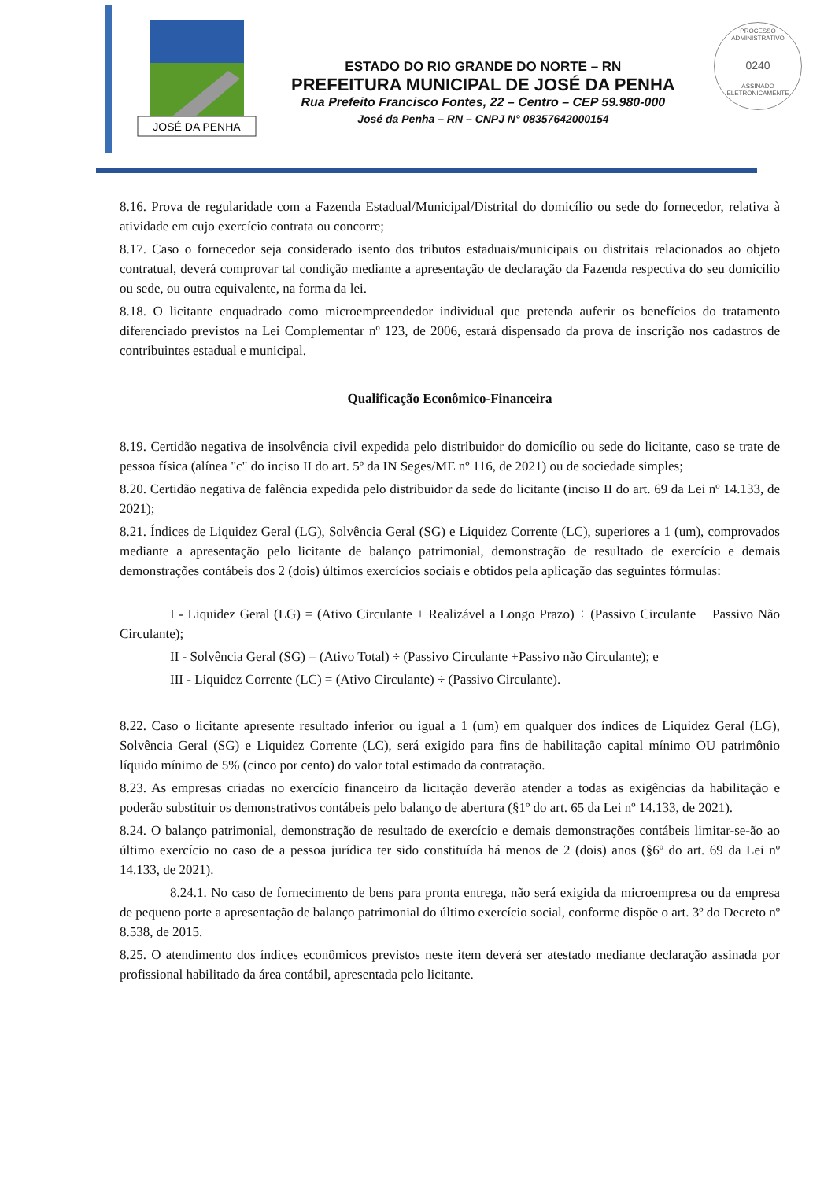PROCESSO ADMINISTRATIVO
0240
ASSINADO ELETRONICAMENTE
JOSÉ DA PENHA
ESTADO DO RIO GRANDE DO NORTE – RN
PREFEITURA MUNICIPAL DE JOSÉ DA PENHA
Rua Prefeito Francisco Fontes, 22 – Centro – CEP 59.980-000
José da Penha – RN – CNPJ N° 08357642000154
8.16. Prova de regularidade com a Fazenda Estadual/Municipal/Distrital do domicílio ou sede do fornecedor, relativa à atividade em cujo exercício contrata ou concorre;
8.17. Caso o fornecedor seja considerado isento dos tributos estaduais/municipais ou distritais relacionados ao objeto contratual, deverá comprovar tal condição mediante a apresentação de declaração da Fazenda respectiva do seu domicílio ou sede, ou outra equivalente, na forma da lei.
8.18. O licitante enquadrado como microempreendedor individual que pretenda auferir os benefícios do tratamento diferenciado previstos na Lei Complementar nº 123, de 2006, estará dispensado da prova de inscrição nos cadastros de contribuintes estadual e municipal.
Qualificação Econômico-Financeira
8.19. Certidão negativa de insolvência civil expedida pelo distribuidor do domicílio ou sede do licitante, caso se trate de pessoa física (alínea "c" do inciso II do art. 5º da IN Seges/ME nº 116, de 2021) ou de sociedade simples;
8.20. Certidão negativa de falência expedida pelo distribuidor da sede do licitante (inciso II do art. 69 da Lei nº 14.133, de 2021);
8.21. Índices de Liquidez Geral (LG), Solvência Geral (SG) e Liquidez Corrente (LC), superiores a 1 (um), comprovados mediante a apresentação pelo licitante de balanço patrimonial, demonstração de resultado de exercício e demais demonstrações contábeis dos 2 (dois) últimos exercícios sociais e obtidos pela aplicação das seguintes fórmulas:
I - Liquidez Geral (LG) = (Ativo Circulante + Realizável a Longo Prazo) ÷ (Passivo Circulante + Passivo Não Circulante);
II - Solvência Geral (SG) = (Ativo Total) ÷ (Passivo Circulante +Passivo não Circulante); e
III - Liquidez Corrente (LC) = (Ativo Circulante) ÷ (Passivo Circulante).
8.22. Caso o licitante apresente resultado inferior ou igual a 1 (um) em qualquer dos índices de Liquidez Geral (LG), Solvência Geral (SG) e Liquidez Corrente (LC), será exigido para fins de habilitação capital mínimo OU patrimônio líquido mínimo de 5% (cinco por cento) do valor total estimado da contratação.
8.23. As empresas criadas no exercício financeiro da licitação deverão atender a todas as exigências da habilitação e poderão substituir os demonstrativos contábeis pelo balanço de abertura (§1º do art. 65 da Lei nº 14.133, de 2021).
8.24. O balanço patrimonial, demonstração de resultado de exercício e demais demonstrações contábeis limitar-se-ão ao último exercício no caso de a pessoa jurídica ter sido constituída há menos de 2 (dois) anos (§6º do art. 69 da Lei nº 14.133, de 2021).
8.24.1. No caso de fornecimento de bens para pronta entrega, não será exigida da microempresa ou da empresa de pequeno porte a apresentação de balanço patrimonial do último exercício social, conforme dispõe o art. 3º do Decreto nº 8.538, de 2015.
8.25. O atendimento dos índices econômicos previstos neste item deverá ser atestado mediante declaração assinada por profissional habilitado da área contábil, apresentada pelo licitante.